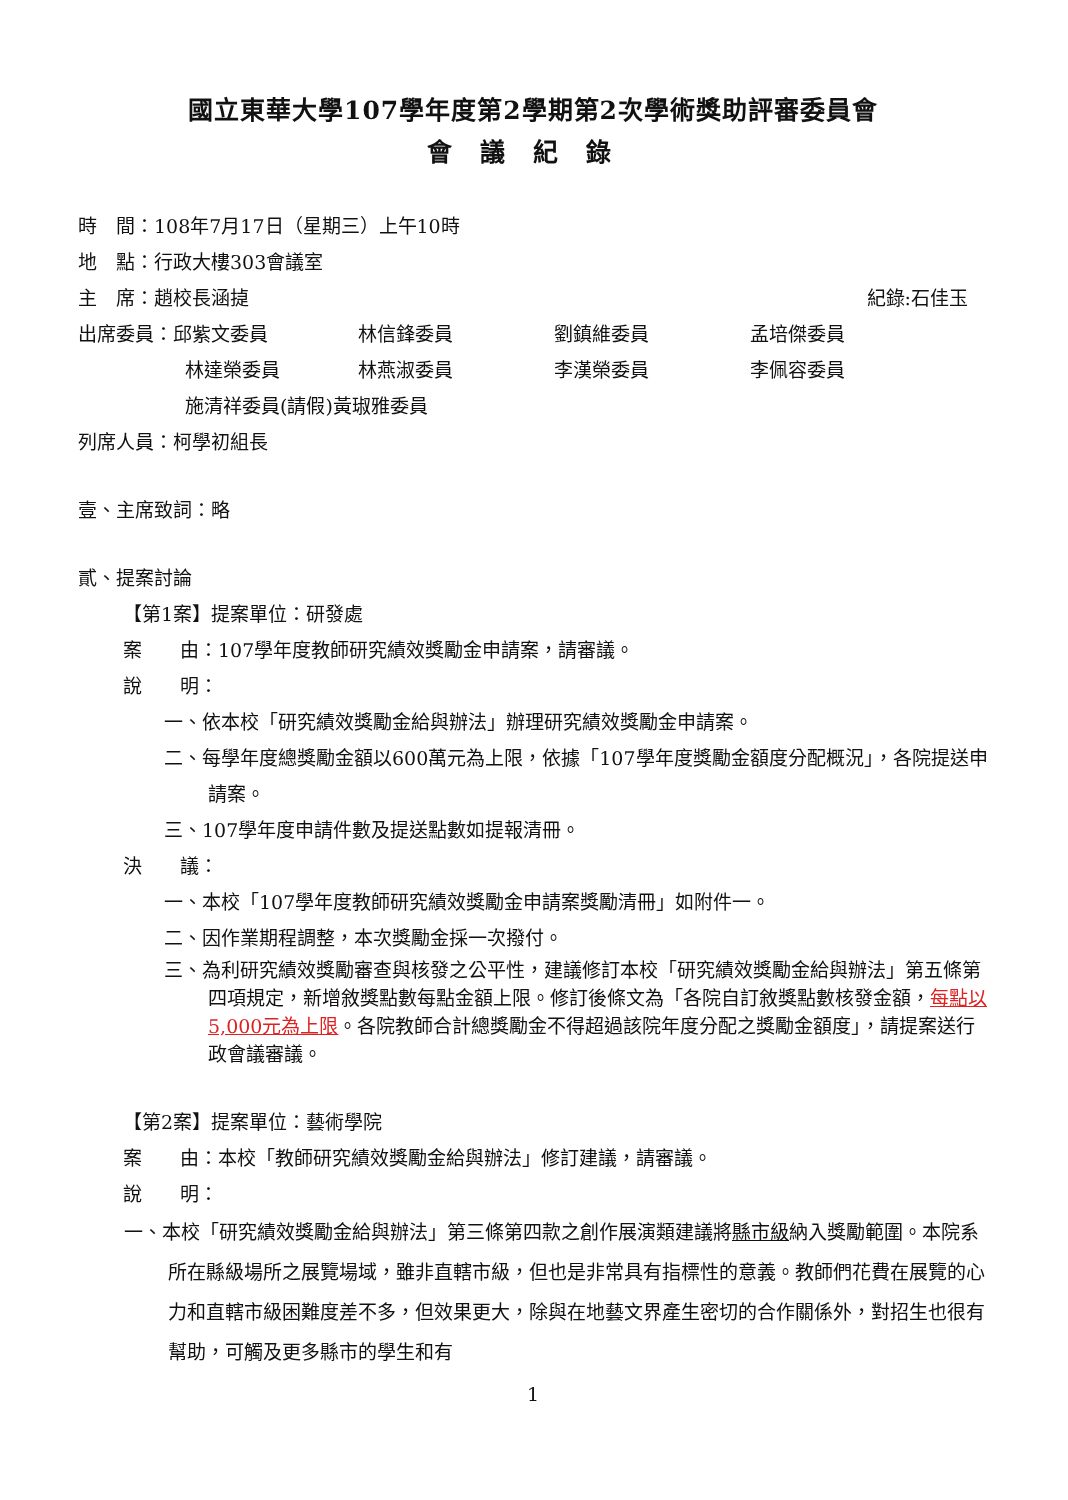國立東華大學107學年度第2學期第2次學術獎助評審委員會
會議紀錄
時　間：108年7月17日（星期三）上午10時
地　點：行政大樓303會議室
主　席：趙校長涵㨗 紀錄:石佳玉
出席委員：邱紫文委員 林信鋒委員 劉鎮維委員 孟培傑委員
林達榮委員 林燕淑委員 李漢榮委員 李佩容委員
施清祥委員(請假)黃琡雅委員
列席人員：柯學初組長
壹、主席致詞：略
貳、提案討論
【第1案】提案單位：研發處
案　　由：107學年度教師研究績效獎勵金申請案，請審議。
說　　明：
一、依本校「研究績效獎勵金給與辦法」辦理研究績效獎勵金申請案。
二、每學年度總獎勵金額以600萬元為上限，依據「107學年度獎勵金額度分配概況」，各院提送申請案。
三、107學年度申請件數及提送點數如提報清冊。
決　　議：
一、本校「107學年度教師研究績效獎勵金申請案獎勵清冊」如附件一。
二、因作業期程調整，本次獎勵金採一次撥付。
三、為利研究績效獎勵審查與核發之公平性，建議修訂本校「研究績效獎勵金給與辦法」第五條第四項規定，新增敘獎點數每點金額上限。修訂後條文為「各院自訂敘獎點數核發金額，每點以5,000元為上限。各院教師合計總獎勵金不得超過該院年度分配之獎勵金額度」，請提案送行政會議審議。
【第2案】提案單位：藝術學院
案　　由：本校「教師研究績效獎勵金給與辦法」修訂建議，請審議。
說　　明：
一、本校「研究績效獎勵金給與辦法」第三條第四款之創作展演類建議將縣市級納入獎勵範圍。本院系所在縣級場所之展覽場域，雖非直轄市級，但也是非常具有指標性的意義。教師們花費在展覽的心力和直轄市級困難度差不多，但效果更大，除與在地藝文界產生密切的合作關係外，對招生也很有幫助，可觸及更多縣市的學生和有
1